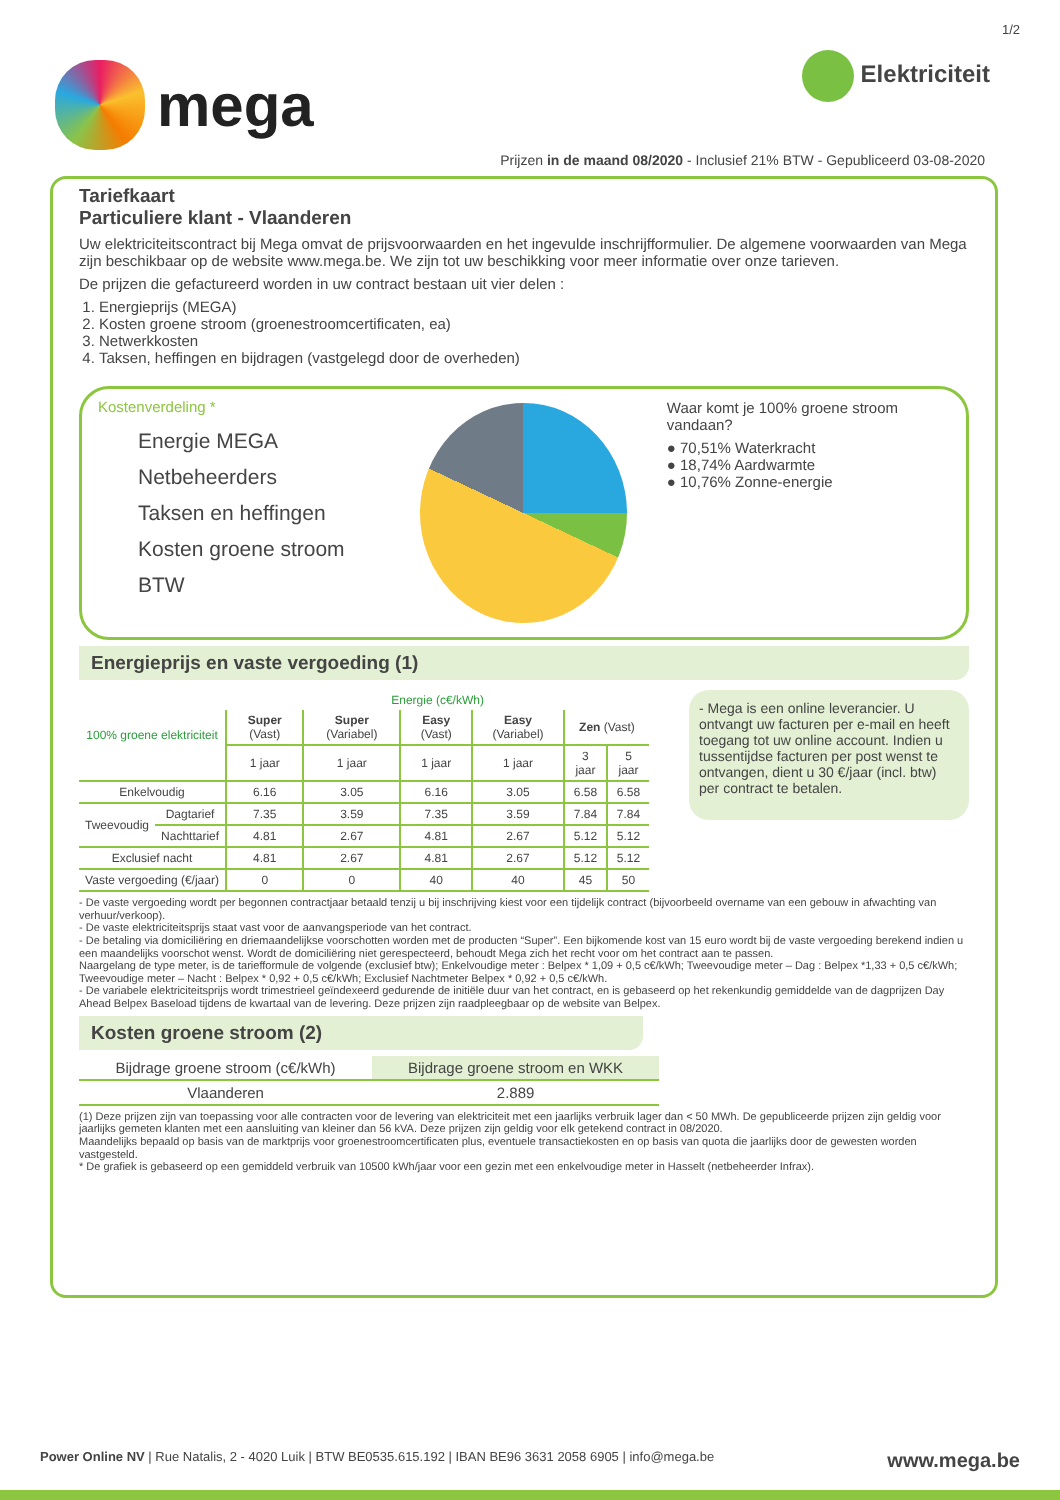1/2
mega
Elektriciteit
Prijzen in de maand 08/2020 - Inclusief 21% BTW - Gepubliceerd 03-08-2020
Tariefkaart
Particuliere klant - Vlaanderen
Uw elektriciteitscontract bij Mega omvat de prijsvoorwaarden en het ingevulde inschrijfformulier. De algemene voorwaarden van Mega zijn beschikbaar op de website www.mega.be. We zijn tot uw beschikking voor meer informatie over onze tarieven.
De prijzen die gefactureerd worden in uw contract bestaan uit vier delen :
1. Energieprijs (MEGA)
2. Kosten groene stroom (groenestroomcertificaten, ea)
3. Netwerkkosten
4. Taksen, heffingen en bijdragen (vastgelegd door de overheden)
Kostenverdeling *
Energie MEGA
Netbeheerders
Taksen en heffingen
Kosten groene stroom
BTW
Waar komt je 100% groene stroom vandaan?
● 70,51% Waterkracht
● 18,74% Aardwarmte
● 10,76% Zonne-energie
Energieprijs en vaste vergoeding (1)
| 100% groene elektriciteit | | Energie (c€/kWh) | | | | | |
| --- | --- | --- | --- | --- | --- | --- | --- |
| | | Super (Vast) | Super (Variabel) | Easy (Vast) | Easy (Variabel) | Zen (Vast) | |
| | | 1 jaar | 1 jaar | 1 jaar | 1 jaar | 3 jaar | 5 jaar |
| Enkelvoudig | | 6.16 | 3.05 | 6.16 | 3.05 | 6.58 | 6.58 |
| Tweevoudig | Dagtarief | 7.35 | 3.59 | 7.35 | 3.59 | 7.84 | 7.84 |
| | Nachttarief | 4.81 | 2.67 | 4.81 | 2.67 | 5.12 | 5.12 |
| Exclusief nacht | | 4.81 | 2.67 | 4.81 | 2.67 | 5.12 | 5.12 |
| Vaste vergoeding (€/jaar) | | 0 | 0 | 40 | 40 | 45 | 50 |
- Mega is een online leverancier. U ontvangt uw facturen per e-mail en heeft toegang tot uw online account. Indien u tussentijdse facturen per post wenst te ontvangen, dient u 30 €/jaar (incl. btw) per contract te betalen.
- De vaste vergoeding wordt per begonnen contractjaar betaald tenzij u bij inschrijving kiest voor een tijdelijk contract (bijvoorbeeld overname van een gebouw in afwachting van verhuur/verkoop).
- De vaste elektriciteitsprijs staat vast voor de aanvangsperiode van het contract.
- De betaling via domiciliëring en driemaandelijkse voorschotten worden met de producten “Super”. Een bijkomende kost van 15 euro wordt bij de vaste vergoeding berekend indien u een maandelijks voorschot wenst. Wordt de domiciliëring niet gerespecteerd, behoudt Mega zich het recht voor om het contract aan te passen.
Naargelang de type meter, is de tariefformule de volgende (exclusief btw); Enkelvoudige meter : Belpex * 1,09 + 0,5 c€/kWh; Tweevoudige meter – Dag : Belpex *1,33 + 0,5 c€/kWh; Tweevoudige meter – Nacht : Belpex * 0,92 + 0,5 c€/kWh; Exclusief Nachtmeter Belpex * 0,92 + 0,5 c€/kWh.
- De variabele elektriciteitsprijs wordt trimestrieel geïndexeerd gedurende de initiële duur van het contract, en is gebaseerd op het rekenkundig gemiddelde van de dagprijzen Day Ahead Belpex Baseload tijdens de kwartaal van de levering. Deze prijzen zijn raadpleegbaar op de website van Belpex.
Kosten groene stroom (2)
| Bijdrage groene stroom (c€/kWh) | Bijdrage groene stroom en WKK |
| --- | --- |
| Vlaanderen | 2.889 |
(1) Deze prijzen zijn van toepassing voor alle contracten voor de levering van elektriciteit met een jaarlijks verbruik lager dan < 50 MWh. De gepubliceerde prijzen zijn geldig voor jaarlijks gemeten klanten met een aansluiting van kleiner dan 56 kVA. Deze prijzen zijn geldig voor elk getekend contract in 08/2020.
Maandelijks bepaald op basis van de marktprijs voor groenestroomcertificaten plus, eventuele transactiekosten en op basis van quota die jaarlijks door de gewesten worden vastgesteld.
* De grafiek is gebaseerd op een gemiddeld verbruik van 10500 kWh/jaar voor een gezin met een enkelvoudige meter in Hasselt (netbeheerder Infrax).
Power Online NV | Rue Natalis, 2 - 4020 Luik | BTW BE0535.615.192 | IBAN BE96 3631 2058 6905 | info@mega.be www.mega.be